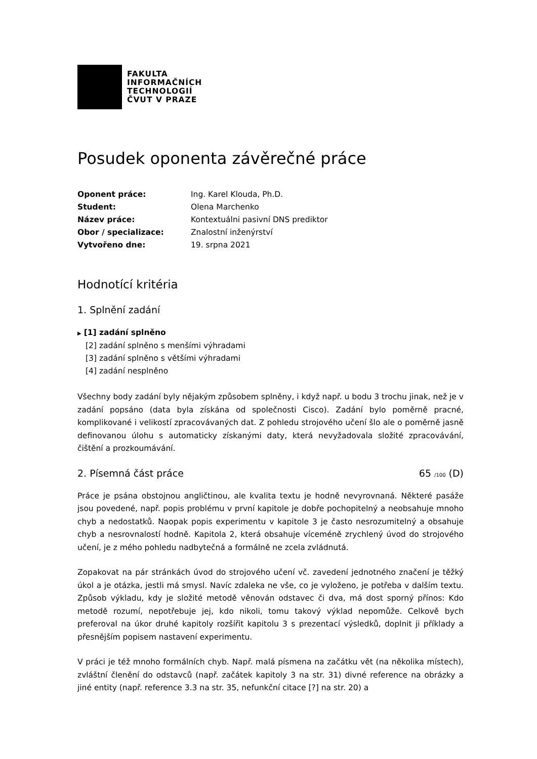FAKULTA
INFORMAČNÍCH
TECHNOLOGIÍ
ČVUT V PRAZE
Posudek oponenta závěrečné práce
| Oponent práce: | Ing. Karel Klouda, Ph.D. |
| Student: | Olena Marchenko |
| Název práce: | Kontextuálni pasivní DNS prediktor |
| Obor / specializace: | Znalostní inženýrství |
| Vytvořeno dne: | 19. srpna 2021 |
Hodnotící kritéria
1. Splnění zadání
▶ [1] zadání splněno
[2] zadání splněno s menšími výhradami
[3] zadání splněno s většími výhradami
[4] zadání nesplněno
Všechny body zadání byly nějakým způsobem splněny, i když např. u bodu 3 trochu jinak, než je v zadání popsáno (data byla získána od společnosti Cisco). Zadání bylo poměrně pracné, komplikované i velikostí zpracovávaných dat. Z pohledu strojového učení šlo ale o poměrně jasně definovanou úlohu s automaticky získanými daty, která nevyžadovala složité zpracovávání, čištění a prozkoumávání.
2. Písemná část práce 65 /100 (D)
Práce je psána obstojnou angličtinou, ale kvalita textu je hodně nevyrovnaná. Některé pasáže jsou povedené, např. popis problému v první kapitole je dobře pochopitelný a neobsahuje mnoho chyb a nedostatků. Naopak popis experimentu v kapitole 3 je často nesrozumitelný a obsahuje chyb a nesrovnalostí hodně. Kapitola 2, která obsahuje víceméně zrychlený úvod do strojového učení, je z mého pohledu nadbytečná a formálně ne zcela zvládnutá.
Zopakovat na pár stránkách úvod do strojového učení vč. zavedení jednotného značení je těžký úkol a je otázka, jestli má smysl. Navíc zdaleka ne vše, co je vyloženo, je potřeba v dalším textu. Způsob výkladu, kdy je složité metodě věnován odstavec či dva, má dost sporný přínos: Kdo metodě rozumí, nepotřebuje jej, kdo nikoli, tomu takový výklad nepomůže. Celkově bych preferoval na úkor druhé kapitoly rozšířit kapitolu 3 s prezentací výsledků, doplnit ji příklady a přesnějším popisem nastavení experimentu.
V práci je též mnoho formálních chyb. Např. malá písmena na začátku vět (na několika místech), zvláštní členění do odstavců (např. začátek kapitoly 3 na str. 31) divné reference na obrázky a jiné entity (např. reference 3.3 na str. 35, nefunkční citace [?] na str. 20) a